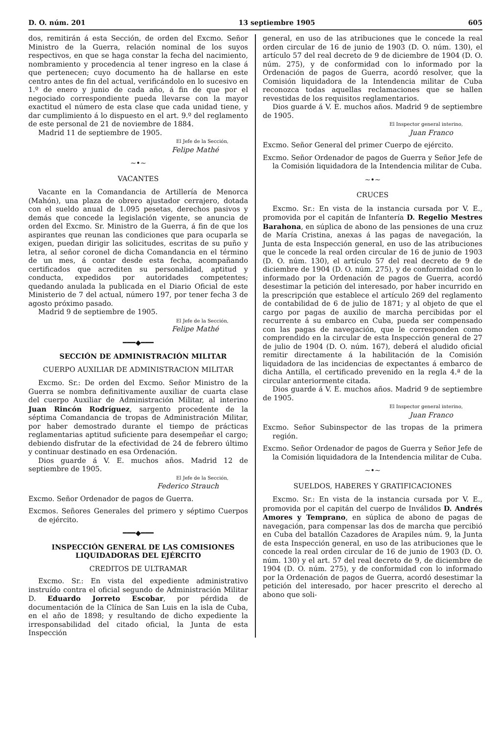D. O. núm. 201 13 septiembre 1905 605
dos, remitirán á esta Sección, de orden del Excmo. Señor Ministro de la Guerra, relación nominal de los suyos respectivos, en que se haga constar la fecha del nacimiento, nombramiento y procedencia al tener ingreso en la clase á que pertenecen; cuyo documento ha de hallarse en este centro antes de fin del actual, verificándolo en lo sucesivo en 1.º de enero y junio de cada año, á fin de que por el negociado correspondiente pueda llevarse con la mayor exactitud el número de esta clase que cada unidad tiene, y dar cumplimiento á lo dispuesto en el art. 9.º del reglamento de este personal de 21 de noviembre de 1884.
Madrid 11 de septiembre de 1905.
El Jefe de la Sección,
Felipe Mathé
~•~
VACANTES
Vacante en la Comandancia de Artillería de Menorca (Mahón), una plaza de obrero ajustador cerrajero, dotada con el sueldo anual de 1.095 pesetas, derechos pasivos y demás que concede la legislación vigente, se anuncia de orden del Excmo. Sr. Ministro de la Guerra, á fin de que los aspirantes que reunan las condiciones que para ocuparla se exigen, puedan dirigir las solicitudes, escritas de su puño y letra, al señor coronel de dicha Comandancia en el término de un mes, á contar desde esta fecha, acompañando certificados que acrediten su personalidad, aptitud y conducta, expedidos por autoridades competentes; quedando anulada la publicada en el Diario Oficial de este Ministerio de 7 del actual, número 197, por tener fecha 3 de agosto próximo pasado.
Madrid 9 de septiembre de 1905.
El Jefe de la Sección,
Felipe Mathé
━━━◆━━━
SECCIÓN DE ADMINISTRACIÓN MILITAR
CUERPO AUXILIAR DE ADMINISTRACION MILITAR
Excmo. Sr.: De orden del Excmo. Señor Ministro de la Guerra se nombra definitivamente auxiliar de cuarta clase del cuerpo Auxiliar de Administración Militar, al interino Juan Rincón Rodríguez, sargento procedente de la séptima Comandancia de tropas de Administración Militar, por haber demostrado durante el tiempo de prácticas reglamentarias aptitud suficiente para desempeñar el cargo; debiendo disfrutar de la efectividad de 24 de febrero último y continuar destinado en esa Ordenación.
Dios guarde á V. E. muchos años. Madrid 12 de septiembre de 1905.
El Jefe de la Sección,
Federico Strauch
Excmo. Señor Ordenador de pagos de Guerra.
Excmos. Señores Generales del primero y séptimo Cuerpos de ejército.
━━━◆━━━
INSPECCIÓN GENERAL DE LAS COMISIONES LIQUIDADORAS DEL EJÉRCITO
CREDITOS DE ULTRAMAR
Excmo. Sr.: En vista del expediente administrativo instruído contra el oficial segundo de Administración Militar D. Eduardo Jorreto Escobar, por pérdida de documentación de la Clínica de San Luis en la isla de Cuba, en el año de 1898; y resultando de dicho expediente la irresponsabilidad del citado oficial, la Junta de esta Inspección
general, en uso de las atribuciones que le concede la real orden circular de 16 de junio de 1903 (D. O. núm. 130), el artículo 57 del real decreto de 9 de diciembre de 1904 (D. O. núm. 275), y de conformidad con lo informado por la Ordenación de pagos de Guerra, acordó resolver, que la Comisión liquidadora de la Intendencia militar de Cuba reconozca todas aquellas reclamaciones que se hallen revestidas de los requisitos reglamentarios.
Dios guarde á V. E. muchos años. Madrid 9 de septiembre de 1905.
El Inspector general interino,
Juan Franco
Excmo. Señor General del primer Cuerpo de ejército.
Excmo. Señor Ordenador de pagos de Guerra y Señor Jefe de la Comisión liquidadora de la Intendencia militar de Cuba.
~•~
CRUCES
Excmo. Sr.: En vista de la instancia cursada por V. E., promovida por el capitán de Infantería D. Regelio Mestres Barahona, en súplica de abono de las pensiones de una cruz de María Cristina, anexas á las pagas de navegación, la Junta de esta Inspección general, en uso de las atribuciones que le concede la real orden circular de 16 de junio de 1903 (D. O. núm. 130), el artículo 57 del real decreto de 9 de diciembre de 1904 (D. O. núm. 275), y de conformidad con lo informado por la Ordenación de pagos de Guerra, acordó desestimar la petición del interesado, por haber incurrido en la prescripción que establece el artículo 269 del reglamento de contabilidad de 6 de julio de 1871; y al objeto de que el cargo por pagas de auxilio de marcha percibidas por el recurrente á su embarco en Cuba, pueda ser compensado con las pagas de navegación, que le corresponden como comprendido en la circular de esta Inspección general de 27 de julio de 1904 (D. O. núm. 167), deberá el aludido oficial remitir directamente á la habilitación de la Comisión liquidadora de las incidencias de expectantes á embarco de dicha Antilla, el certificado prevenido en la regla 4.ª de la circular anteriormente citada.
Dios guarde á V. E. muchos años. Madrid 9 de septiembre de 1905.
El Inspector general interino,
Juan Franco
Excmo. Señor Subinspector de las tropas de la primera región.
Excmo. Señor Ordenador de pagos de Guerra y Señor Jefe de la Comisión liquidadora de la Intendencia militar de Cuba.
~•~
SUELDOS, HABERES Y GRATIFICACIONES
Excmo. Sr.: En vista de la instancia cursada por V. E., promovida por el capitán del cuerpo de Inválidos D. Andrés Amores y Temprano, en súplica de abono de pagas de navegación, para compensar las dos de marcha que percibió en Cuba del batallón Cazadores de Arapiles núm. 9, la Junta de esta Inspección general, en uso de las atribuciones que le concede la real orden circular de 16 de junio de 1903 (D. O. núm. 130) y el art. 57 del real decreto de 9, de diciembre de 1904 (D. O. núm. 275), y de conformidad con lo informado por la Ordenación de pagos de Guerra, acordó desestimar la petición del interesado, por hacer prescrito el derecho al abono que soli-